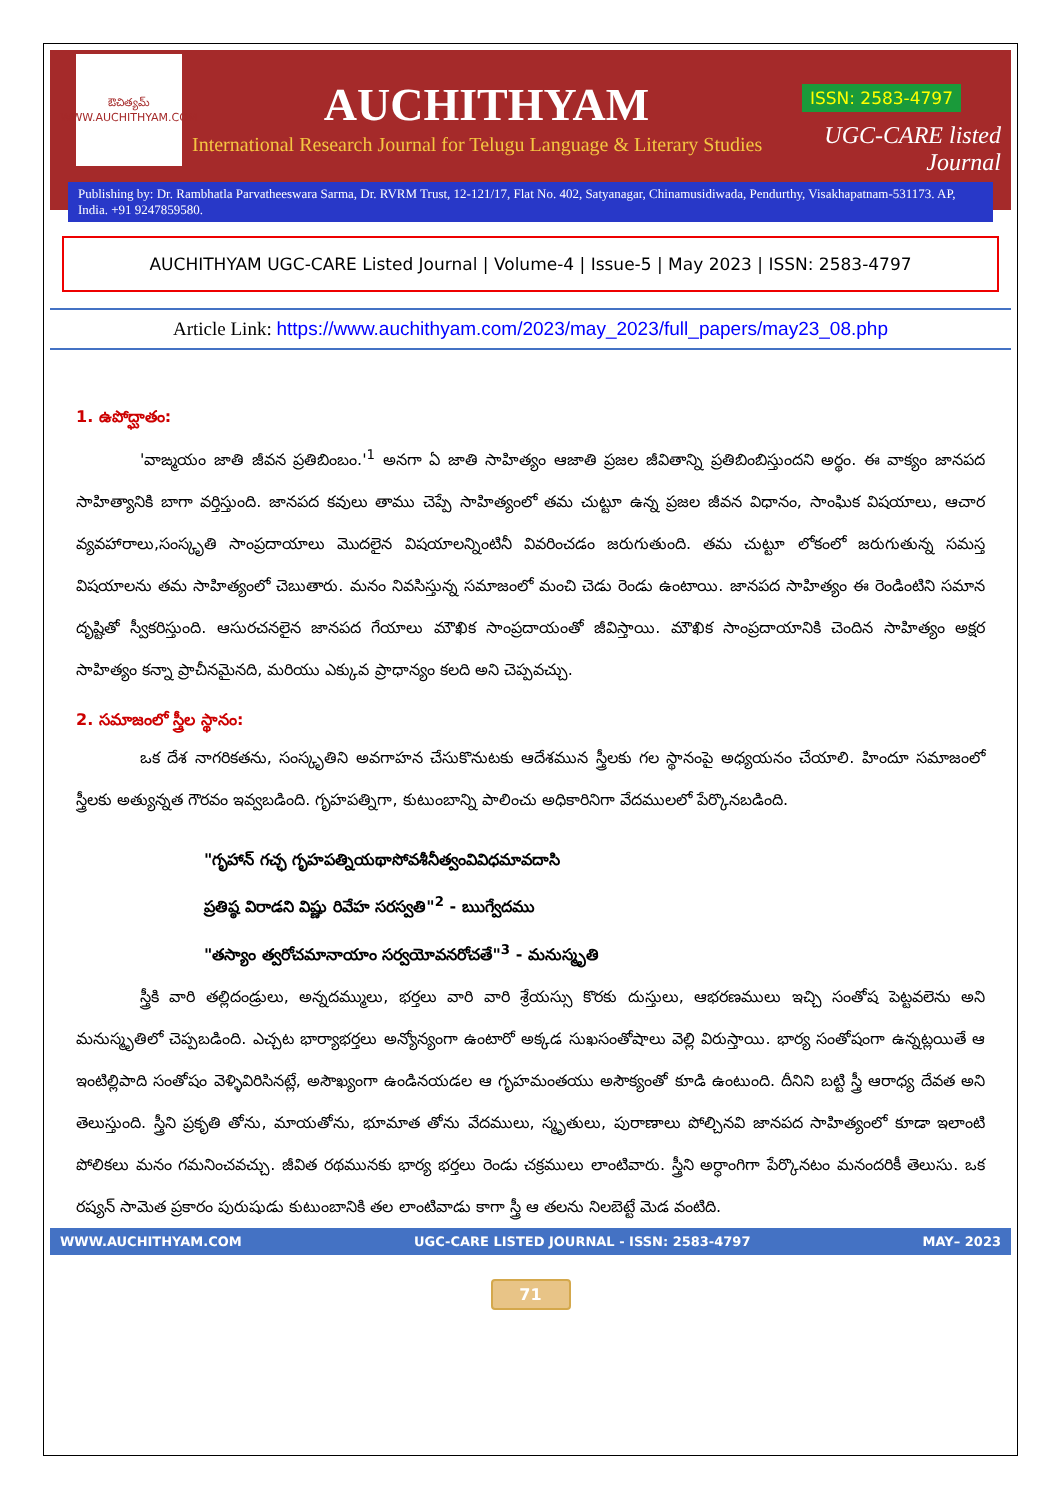ఔచిత్యమ్
WWW.AUCHITHYAM.COM
AUCHITHYAM
International Research Journal for Telugu Language & Literary Studies
ISSN: 2583-4797
UGC-CARE listed Journal
Publishing by: Dr. Rambhatla Parvatheeswara Sarma, Dr. RVRM Trust, 12-121/17, Flat No. 402, Satyanagar, Chinamusidiwada, Pendurthy, Visakhapatnam-531173. AP, India. +91 9247859580.
AUCHITHYAM UGC-CARE Listed Journal | Volume-4 | Issue-5 | May 2023 | ISSN: 2583-4797
Article Link: https://www.auchithyam.com/2023/may_2023/full_papers/may23_08.php
1. ఉపోద్ఘాతం:
'వాఙ్మయం జాతి జీవన ప్రతిబింబం.'<sup>1</sup> అనగా ఏ జాతి సాహిత్యం ఆజాతి ప్రజల జీవితాన్ని ప్రతిబింబిస్తుందని అర్థం. ఈ వాక్యం జానపద సాహిత్యానికి బాగా వర్తిస్తుంది. జానపద కవులు తాము చెప్పే సాహిత్యంలో తమ చుట్టూ ఉన్న ప్రజల జీవన విధానం, సాంఘిక విషయాలు, ఆచార వ్యవహారాలు,సంస్కృతి సాంప్రదాయాలు మొదలైన విషయాలన్నింటినీ వివరించడం జరుగుతుంది. తమ చుట్టూ లోకంలో జరుగుతున్న సమస్త విషయాలను తమ సాహిత్యంలో చెబుతారు. మనం నివసిస్తున్న సమాజంలో మంచి చెడు రెండు ఉంటాయి. జానపద సాహిత్యం ఈ రెండింటిని సమాన దృష్టితో స్వీకరిస్తుంది. ఆసురచనలైన జానపద గేయాలు మౌఖిక సాంప్రదాయంతో జీవిస్తాయి. మౌఖిక సాంప్రదాయానికి చెందిన సాహిత్యం అక్షర సాహిత్యం కన్నా ప్రాచీనమైనది, మరియు ఎక్కువ ప్రాధాన్యం కలది అని చెప్పవచ్చు.
2. సమాజంలో స్త్రీల స్థానం:
ఒక దేశ నాగరికతను, సంస్కృతిని అవగాహన చేసుకొనుటకు ఆదేశమున స్త్రీలకు గల స్థానంపై అధ్యయనం చేయాలి. హిందూ సమాజంలో స్త్రీలకు అత్యున్నత గౌరవం ఇవ్వబడింది. గృహపత్నిగా, కుటుంబాన్ని పాలించు అధికారినిగా వేదములలో పేర్కొనబడింది.
"గృహాన్ గచ్ఛ గృహపత్నియథాసోవశీనీత్వంవివిధమావదాసి
ప్రతిష్ఠ విరాడని విష్ణు రివేహ సరస్వతి"<sup>2</sup> - ఋగ్వేదము
"తస్యాం త్వరోచమానాయాం సర్వయోవనరోచతే"<sup>3</sup> - మనుస్మృతి
స్త్రీకి వారి తల్లిదండ్రులు, అన్నదమ్ములు, భర్తలు వారి వారి శ్రేయస్సు కొరకు దుస్తులు, ఆభరణములు ఇచ్చి సంతోష పెట్టవలెను అని మనుస్మృతిలో చెప్పబడింది. ఎచ్చట భార్యాభర్తలు అన్యోన్యంగా ఉంటారో అక్కడ సుఖసంతోషాలు వెల్లి విరుస్తాయి. భార్య సంతోషంగా ఉన్నట్లయితే ఆ ఇంటిల్లిపాది సంతోషం వెళ్ళివిరిసినట్లే, అసౌఖ్యంగా ఉండినయడల ఆ గృహమంతయు అసౌక్యంతో కూడి ఉంటుంది. దీనిని బట్టి స్త్రీ ఆరాధ్య దేవత అని తెలుస్తుంది. స్త్రీని ప్రకృతి తోను, మాయతోను, భూమాత తోను వేదములు, స్మృతులు, పురాణాలు పోల్చినవి జానపద సాహిత్యంలో కూడా ఇలాంటి పోలికలు మనం గమనించవచ్చు. జీవిత రథమునకు భార్య భర్తలు రెండు చక్రములు లాంటివారు. స్త్రీని అర్ధాంగిగా పేర్కొనటం మనందరికీ తెలుసు. ఒక రష్యన్ సామెత ప్రకారం పురుషుడు కుటుంబానికి తల లాంటివాడు కాగా స్త్రీ ఆ తలను నిలబెట్టే మెడ వంటిది.
WWW.AUCHITHYAM.COM UGC-CARE LISTED JOURNAL - ISSN: 2583-4797 MAY– 2023
71